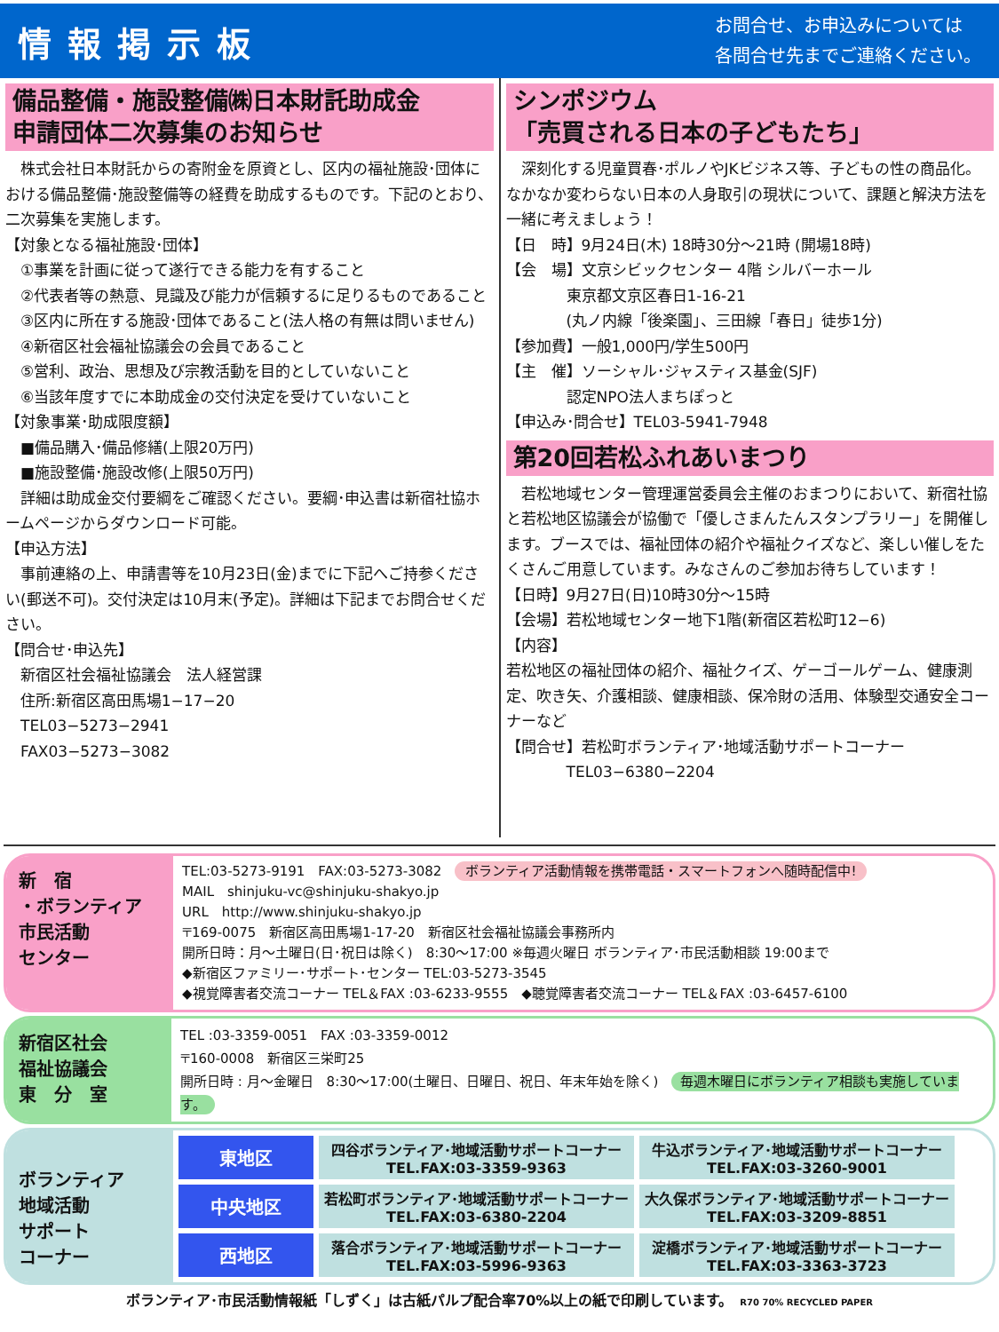情報掲示板
お問合せ、お申込みについては
各問合せ先までご連絡ください。
備品整備・施設整備㈱日本財託助成金
申請団体二次募集のお知らせ
　株式会社日本財託からの寄附金を原資とし、区内の福祉施設･団体における備品整備･施設整備等の経費を助成するものです。下記のとおり、二次募集を実施します。
【対象となる福祉施設･団体】
　①事業を計画に従って遂行できる能力を有すること
　②代表者等の熱意、見識及び能力が信頼するに足りるものであること
　③区内に所在する施設･団体であること(法人格の有無は問いません)
　④新宿区社会福祉協議会の会員であること
　⑤営利、政治、思想及び宗教活動を目的としていないこと
　⑥当該年度すでに本助成金の交付決定を受けていないこと
【対象事業･助成限度額】
　■備品購入･備品修繕(上限20万円)
　■施設整備･施設改修(上限50万円)
　詳細は助成金交付要綱をご確認ください。要綱･申込書は新宿社協ホームページからダウンロード可能。
【申込方法】
　事前連絡の上、申請書等を10月23日(金)までに下記へご持参ください(郵送不可)。交付決定は10月末(予定)。詳細は下記までお問合せください。
【問合せ･申込先】
　新宿区社会福祉協議会　法人経営課
　住所:新宿区高田馬場1−17−20
　TEL03−5273−2941
　FAX03−5273−3082
シンポジウム
「売買される日本の子どもたち」
　深刻化する児童買春･ポルノやJKビジネス等、子どもの性の商品化。なかなか変わらない日本の人身取引の現状について、課題と解決方法を一緒に考えましょう！
【日　時】9月24日(木) 18時30分〜21時 (開場18時)
【会　場】文京シビックセンター 4階 シルバーホール
　　　　東京都文京区春日1-16-21
　　　　(丸ノ内線「後楽園」、三田線「春日」徒歩1分)
【参加費】一般1,000円/学生500円
【主　催】ソーシャル･ジャスティス基金(SJF)
　　　　認定NPO法人まちぽっと
【申込み･問合せ】TEL03-5941-7948
第20回若松ふれあいまつり
　若松地域センター管理運営委員会主催のおまつりにおいて、新宿社協と若松地区協議会が協働で「優しさまんたんスタンプラリー」を開催します。ブースでは、福祉団体の紹介や福祉クイズなど、楽しい催しをたくさんご用意しています。みなさんのご参加お待ちしています！
【日時】9月27日(日)10時30分〜15時
【会場】若松地域センター地下1階(新宿区若松町12−6)
【内容】
若松地区の福祉団体の紹介、福祉クイズ、ゲーゴールゲーム、健康測定、吹き矢、介護相談、健康相談、保冷財の活用、体験型交通安全コーナーなど
【問合せ】若松町ボランティア･地域活動サポートコーナー
　　　　TEL03−6380−2204
新　宿
・ボランティア
市民活動
センター
TEL:03-5273-9191　FAX:03-5273-3082　ボランティア活動情報を携帯電話・スマートフォンへ随時配信中!
MAIL　shinjuku-vc@shinjuku-shakyo.jp
URL　http://www.shinjuku-shakyo.jp
〒169-0075　新宿区高田馬場1-17-20　新宿区社会福祉協議会事務所内
開所日時：月〜土曜日(日･祝日は除く)　8:30〜17:00 ※毎週火曜日 ボランティア･市民活動相談 19:00まで
◆新宿区ファミリー･サポート･センター TEL:03-5273-3545
◆視覚障害者交流コーナー TEL＆FAX :03-6233-9555　◆聴覚障害者交流コーナー TEL＆FAX :03-6457-6100
新宿区社会
福祉協議会
東　分　室
TEL :03-3359-0051　FAX :03-3359-0012
〒160-0008　新宿区三栄町25
開所日時 : 月〜金曜日　8:30〜17:00(土曜日、日曜日、祝日、年末年始を除く)　毎週木曜日にボランティア相談も実施しています。
ボランティア
地域活動
サポート
コーナー
| 東地区 | 四谷ボランティア･地域活動サポートコーナー TEL.FAX:03-3359-9363 | 牛込ボランティア･地域活動サポートコーナー TEL.FAX:03-3260-9001 |
| 中央地区 | 若松町ボランティア･地域活動サポートコーナー TEL.FAX:03-6380-2204 | 大久保ボランティア･地域活動サポートコーナー TEL.FAX:03-3209-8851 |
| 西地区 | 落合ボランティア･地域活動サポートコーナー TEL.FAX:03-5996-9363 | 淀橋ボランティア･地域活動サポートコーナー TEL.FAX:03-3363-3723 |
ボランティア･市民活動情報紙「しずく」は古紙パルプ配合率70%以上の紙で印刷しています。　R70 70% RECYCLED PAPER